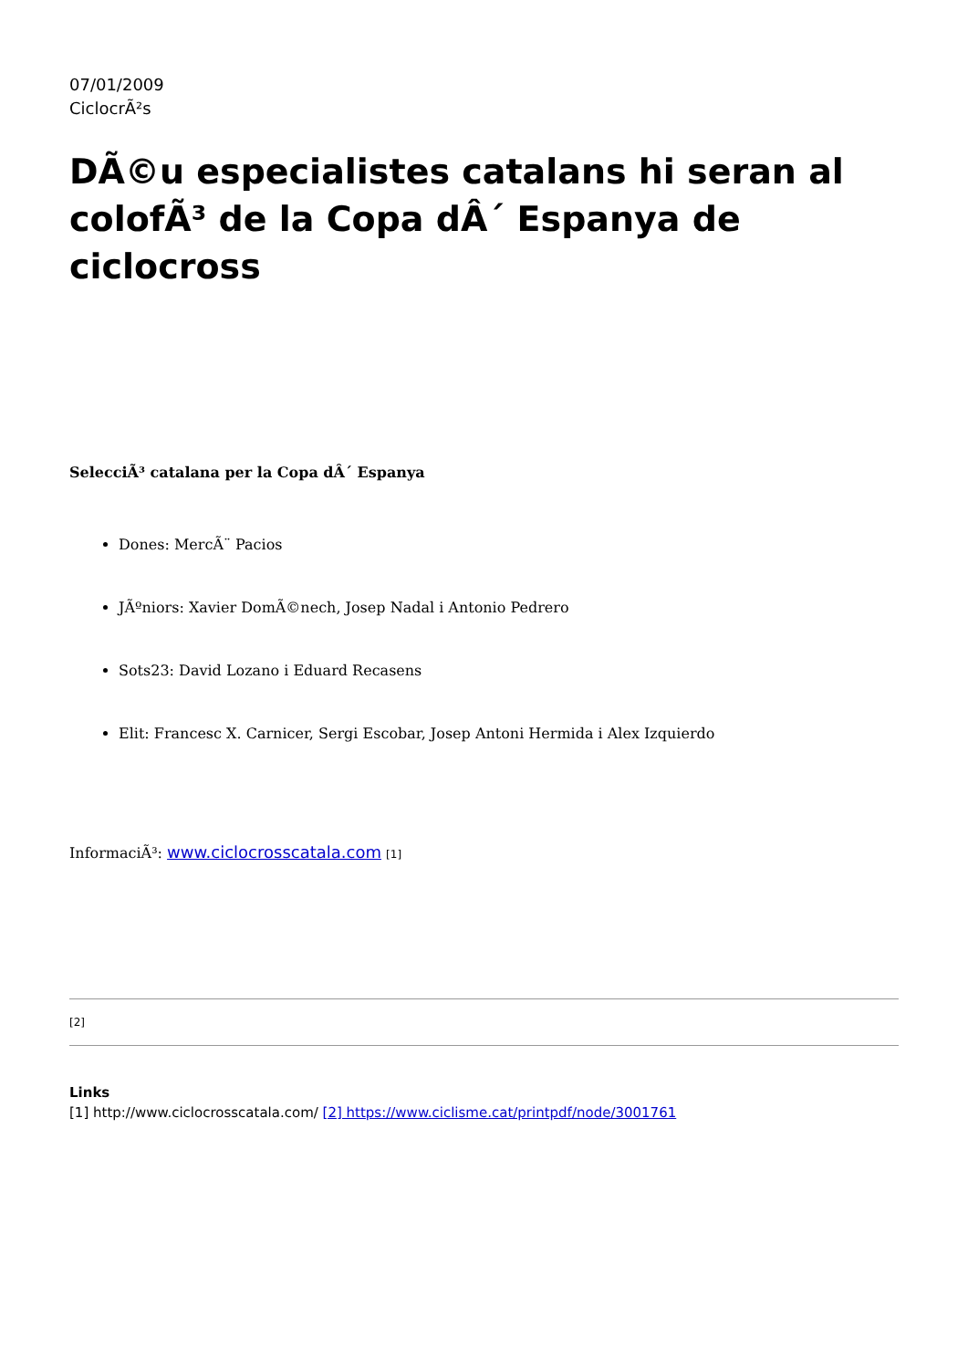07/01/2009
CiclocrÃ²s
DÃ©u especialistes catalans hi seran al colofÃ³ de la Copa dÂ´ Espanya de ciclocross
SelecciÃ³ catalana per la Copa dÂ´ Espanya
Dones: MercÃ¨ Pacios
JÃºniors: Xavier DomÃ©nech, Josep Nadal i Antonio Pedrero
Sots23: David Lozano i Eduard Recasens
Elit: Francesc X. Carnicer, Sergi Escobar, Josep Antoni Hermida i Alex Izquierdo
InformaciÃ³: www.ciclocrosscatala.com [1]
[2]
Links
[1] http://www.ciclocrosscatala.com/ [2] https://www.ciclisme.cat/printpdf/node/3001761